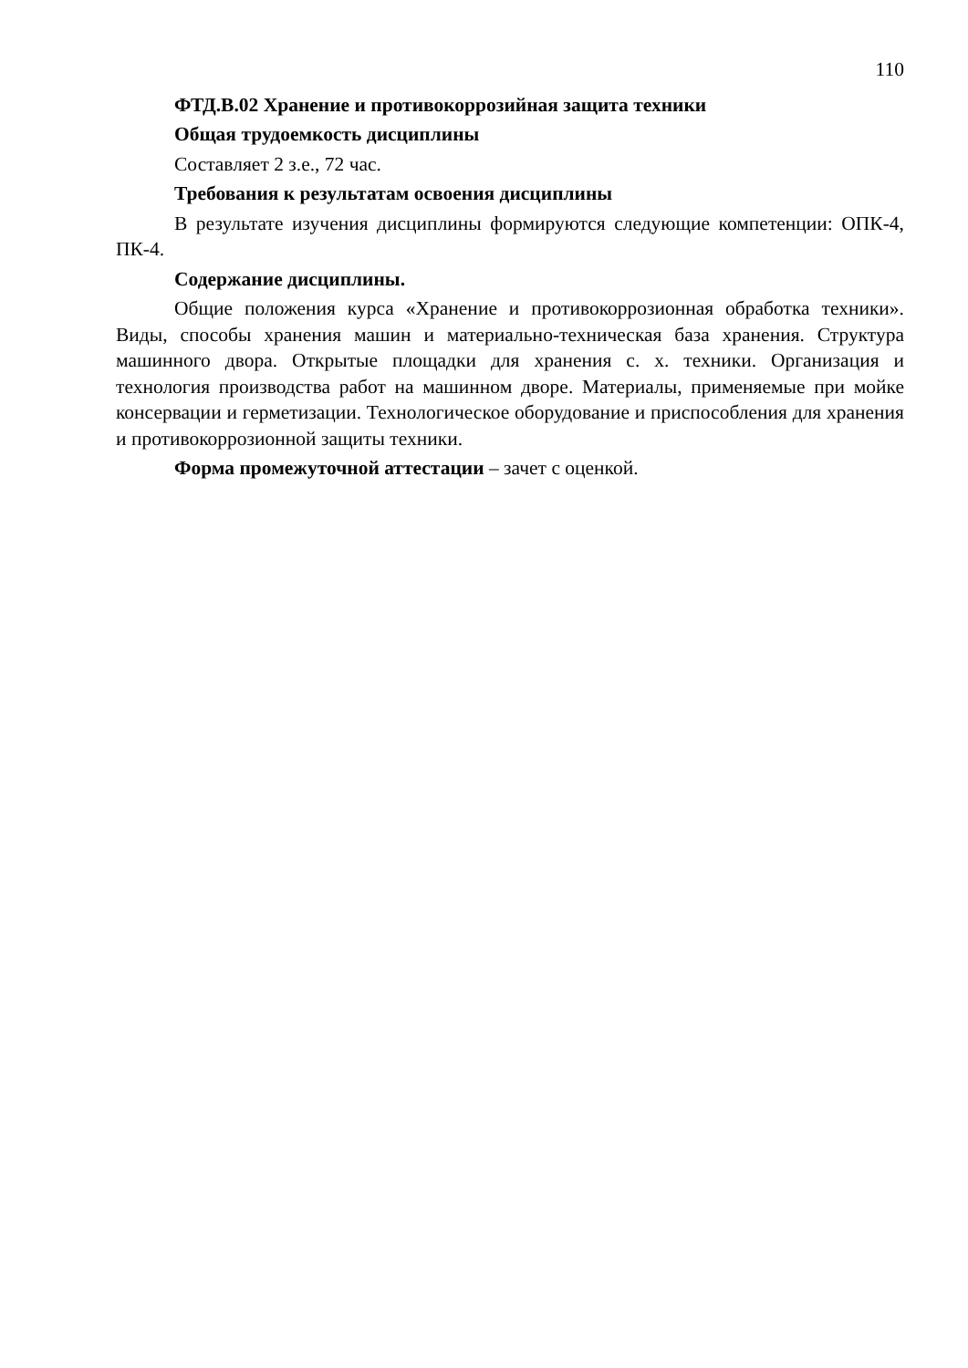110
ФТД.В.02 Хранение и противокоррозийная защита техники
Общая трудоемкость дисциплины
Составляет 2 з.е., 72 час.
Требования к результатам освоения дисциплины
В результате изучения дисциплины формируются следующие компетенции: ОПК-4, ПК-4.
Содержание дисциплины.
Общие положения курса «Хранение и противокоррозионная обработка техники». Виды, способы хранения машин и материально-техническая база хранения. Структура машинного двора. Открытые площадки для хранения с. х. техники. Организация и технология производства работ на машинном дворе. Материалы, применяемые при мойке консервации и герметизации. Технологическое оборудование и приспособления для хранения и противокоррозионной защиты техники.
Форма промежуточной аттестации – зачет с оценкой.